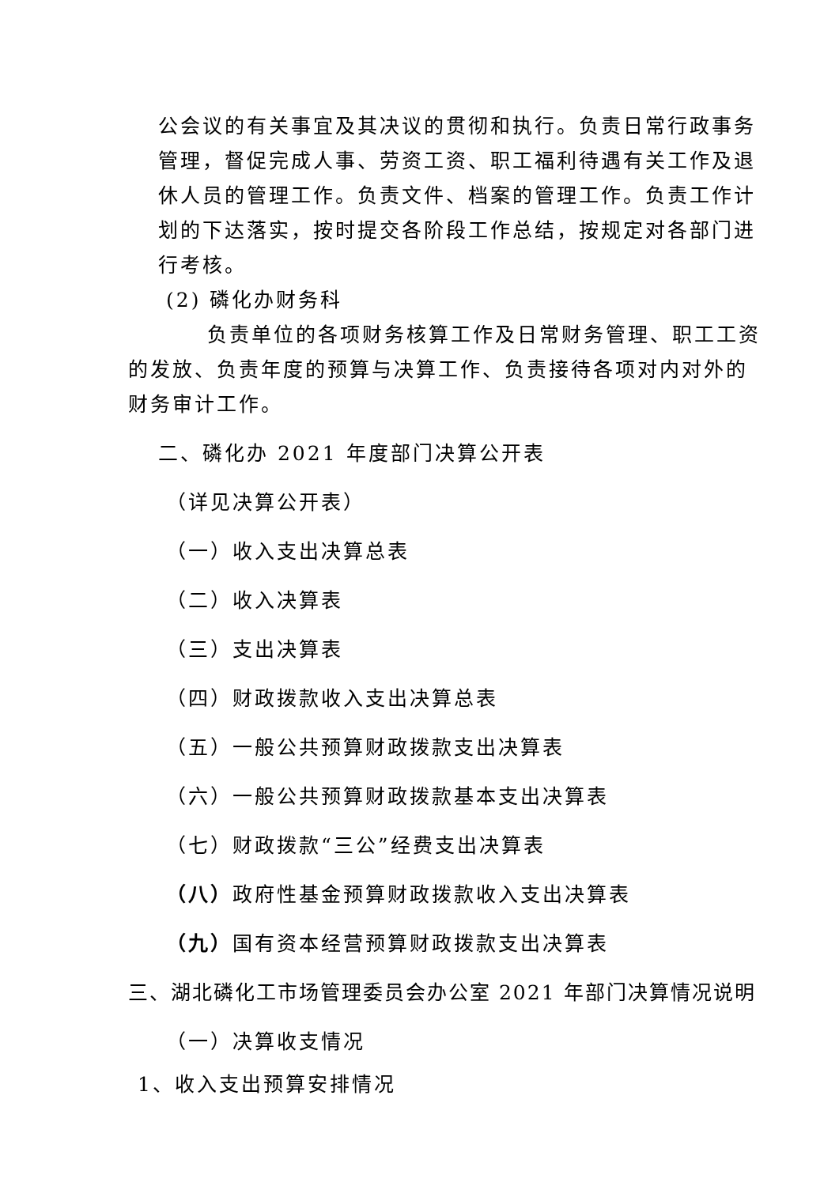公会议的有关事宜及其决议的贯彻和执行。负责日常行政事务管理，督促完成人事、劳资工资、职工福利待遇有关工作及退休人员的管理工作。负责文件、档案的管理工作。负责工作计划的下达落实，按时提交各阶段工作总结，按规定对各部门进行考核。
(2) 磷化办财务科
负责单位的各项财务核算工作及日常财务管理、职工工资的发放、负责年度的预算与决算工作、负责接待各项对内对外的财务审计工作。
二、磷化办 2021 年度部门决算公开表
（详见决算公开表）
（一）收入支出决算总表
（二）收入决算表
（三）支出决算表
（四）财政拨款收入支出决算总表
（五）一般公共预算财政拨款支出决算表
（六）一般公共预算财政拨款基本支出决算表
（七）财政拨款“三公”经费支出决算表
（八）政府性基金预算财政拨款收入支出决算表
（九）国有资本经营预算财政拨款支出决算表
三、湖北磷化工市场管理委员会办公室 2021 年部门决算情况说明
（一）决算收支情况
1、收入支出预算安排情况